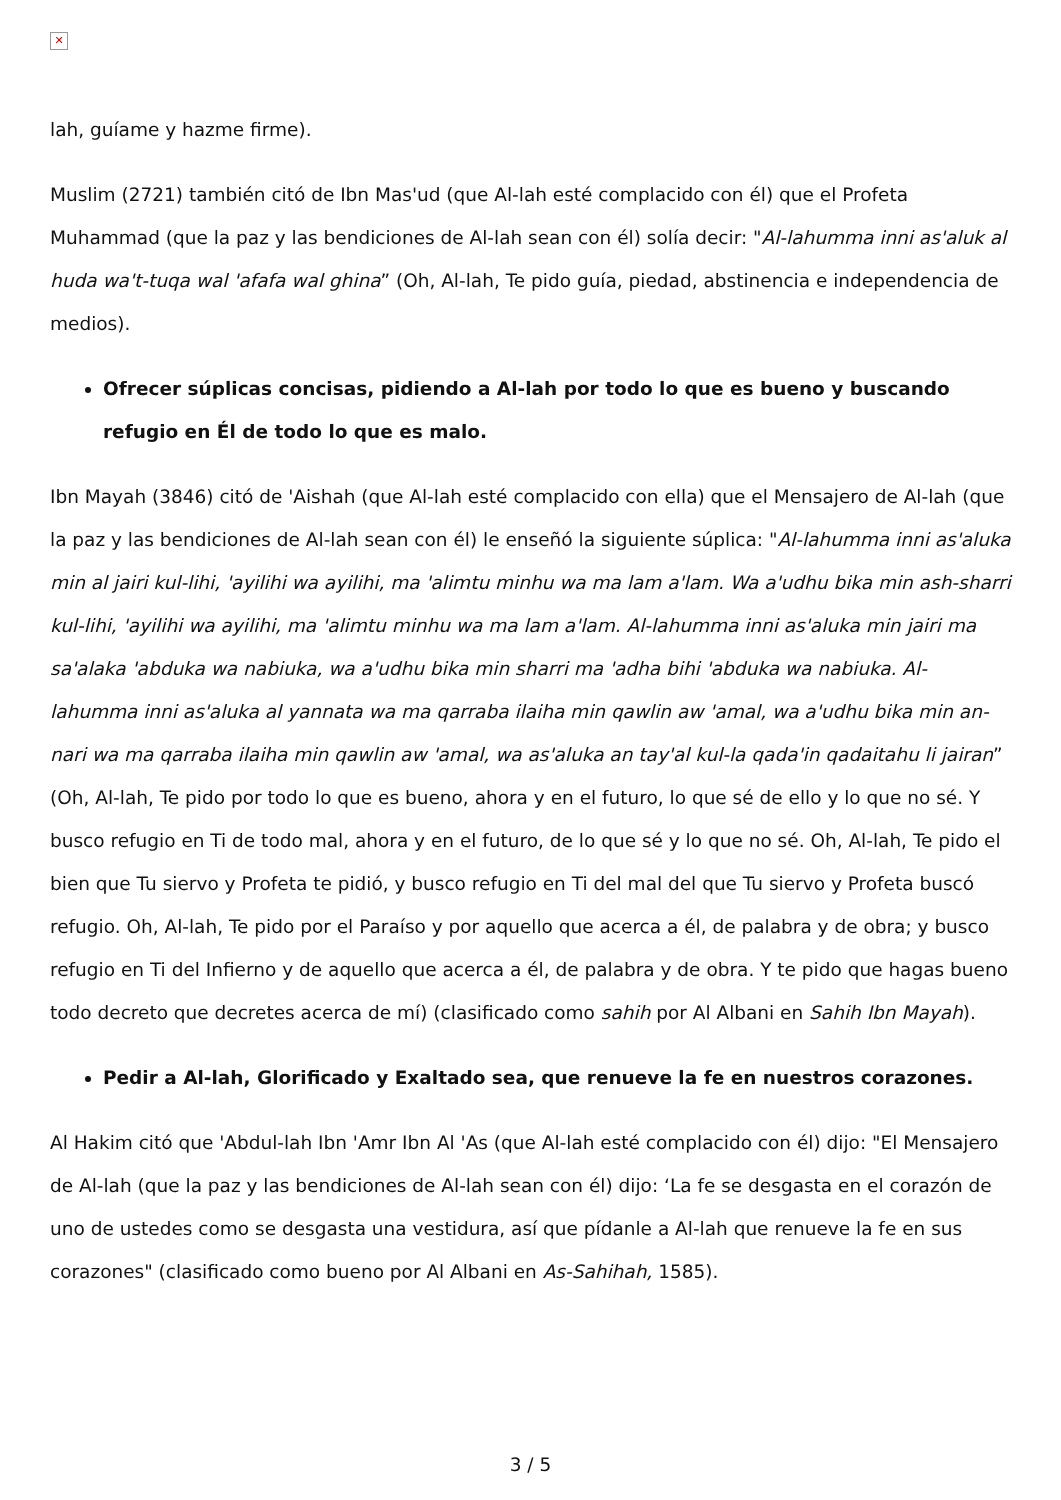✕
lah, guíame y hazme firme).
Muslim (2721) también citó de Ibn Mas'ud (que Al-lah esté complacido con él) que el Profeta Muhammad (que la paz y las bendiciones de Al-lah sean con él) solía decir: "Al-lahumma inni as'aluk al huda wa't-tuqa wal 'afafa wal ghina” (Oh, Al-lah, Te pido guía, piedad, abstinencia e independencia de medios).
Ofrecer súplicas concisas, pidiendo a Al-lah por todo lo que es bueno y buscando refugio en Él de todo lo que es malo.
Ibn Mayah (3846) citó de 'Aishah (que Al-lah esté complacido con ella) que el Mensajero de Al-lah (que la paz y las bendiciones de Al-lah sean con él) le enseñó la siguiente súplica: "Al-lahumma inni as'aluka min al jairi kul-lihi, 'ayilihi wa ayilihi, ma 'alimtu minhu wa ma lam a'lam. Wa a'udhu bika min ash-sharri kul-lihi, 'ayilihi wa ayilihi, ma 'alimtu minhu wa ma lam a'lam. Al-lahumma inni as'aluka min jairi ma sa'alaka 'abduka wa nabiuka, wa a'udhu bika min sharri ma 'adha bihi 'abduka wa nabiuka. Al-lahumma inni as'aluka al yannata wa ma qarraba ilaiha min qawlin aw 'amal, wa a'udhu bika min an-nari wa ma qarraba ilaiha min qawlin aw 'amal, wa as'aluka an tay'al kul-la qada'in qadaitahu li jairan” (Oh, Al-lah, Te pido por todo lo que es bueno, ahora y en el futuro, lo que sé de ello y lo que no sé. Y busco refugio en Ti de todo mal, ahora y en el futuro, de lo que sé y lo que no sé. Oh, Al-lah, Te pido el bien que Tu siervo y Profeta te pidió, y busco refugio en Ti del mal del que Tu siervo y Profeta buscó refugio. Oh, Al-lah, Te pido por el Paraíso y por aquello que acerca a él, de palabra y de obra; y busco refugio en Ti del Infierno y de aquello que acerca a él, de palabra y de obra. Y te pido que hagas bueno todo decreto que decretes acerca de mí) (clasificado como sahih por Al Albani en Sahih Ibn Mayah).
Pedir a Al-lah, Glorificado y Exaltado sea, que renueve la fe en nuestros corazones.
Al Hakim citó que 'Abdul-lah Ibn 'Amr Ibn Al 'As (que Al-lah esté complacido con él) dijo: "El Mensajero de Al-lah (que la paz y las bendiciones de Al-lah sean con él) dijo: ‘La fe se desgasta en el corazón de uno de ustedes como se desgasta una vestidura, así que pídanle a Al-lah que renueve la fe en sus corazones" (clasificado como bueno por Al Albani en As-Sahihah, 1585).
3 / 5